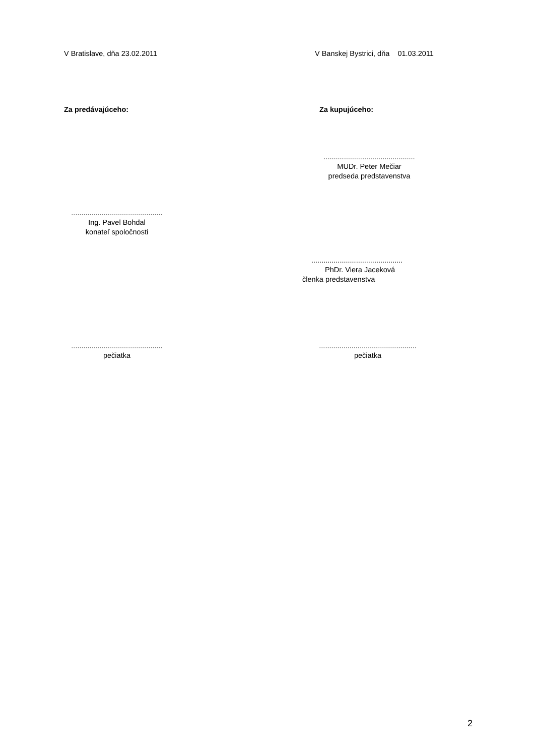V Bratislave, dňa 23.02.2011
V Banskej Bystrici, dňa 01.03.2011
Za predávajúceho: Za kupujúceho:
.............................................
MUDr. Peter Mečiar
predseda predstavenstva
.............................................
Ing. Pavel Bohdal
konateľ spoločnosti
.............................................
PhDr. Viera Jaceková
členka predstavenstva
.............................................
pečiatka
................................................
pečiatka
2